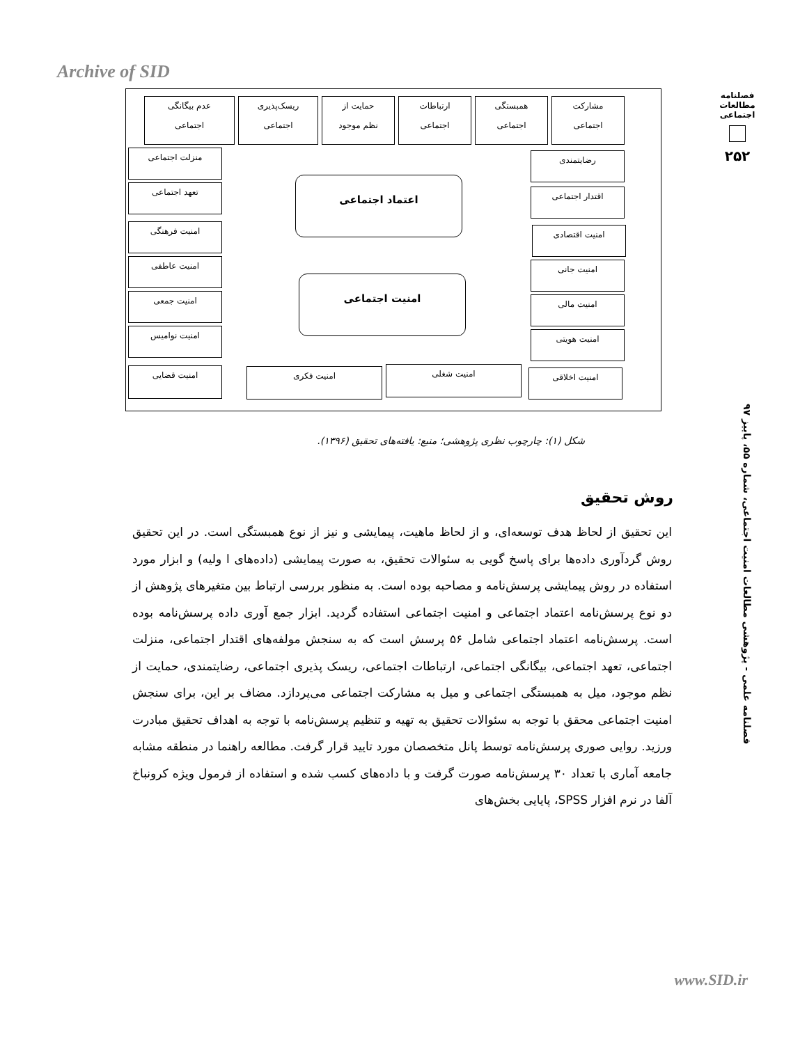Archive of SID
فصلنامه مطالعات اجتماعی
۲۵۲
مشارکت
اجتماعی
همبستگی
اجتماعی
ارتباطات
اجتماعی
حمایت از
نظم موجود
ریسک‌پذیری
اجتماعی
عدم بیگانگی
اجتماعی
رضایتمندی
اقتدار اجتماعی
منزلت اجتماعی
تعهد اجتماعی
اعتماد اجتماعی
امنیت اجتماعی
امنیت اقتصادی
امنیت جانی
امنیت مالی
امنیت هویتی
امنیت اخلاقی
امنیت فرهنگی
امنیت عاطفی
امنیت جمعی
امنیت نوامیس
امنیت قضایی امنیت شغلی امنیت فکری
شکل (۱): چارچوب نظری پژوهشی؛ منبع: یافته‌های تحقیق (۱۳۹۶).
فصلنامه علمی - پژوهشی مطالعات امنیت اجتماعی، شماره ۵۵، پاییز ۹۷
روش تحقیق
این تحقیق از لحاظ هدف توسعه‌ای، و از لحاظ ماهیت، پیمایشی و نیز از نوع همبستگی است. در این تحقیق روش گردآوری داده‌ها برای پاسخ گویی به سئوالات تحقیق، به صورت پیمایشی (داده‌های ا ولیه) و ابزار مورد استفاده در روش پیمایشی پرسش‌نامه و مصاحبه بوده است. به منظور بررسی ارتباط بین متغیرهای پژوهش از دو نوع پرسش‌نامه اعتماد اجتماعی و امنیت اجتماعی استفاده گردید. ابزار جمع آوری داده پرسش‌نامه بوده است. پرسش‌نامه اعتماد اجتماعی شامل ۵۶ پرسش است که به سنجش مولفه‌های اقتدار اجتماعی، منزلت اجتماعی، تعهد اجتماعی، بیگانگی اجتماعی، ارتباطات اجتماعی، ریسک پذیری اجتماعی، رضایتمندی، حمایت از نظم موجود، میل به همبستگی اجتماعی و میل به مشارکت اجتماعی می‌پردازد. مضاف بر این، برای سنجش امنیت اجتماعی محقق با توجه به سئوالات تحقیق به تهیه و تنظیم پرسش‌نامه با توجه به اهداف تحقیق مبادرت ورزید. روایی صوری پرسش‌نامه توسط پانل متخصصان مورد تایید قرار گرفت. مطالعه راهنما در منطقه مشابه جامعه آماری با تعداد ۳۰ پرسش‌نامه صورت گرفت و با داده‌های کسب شده و استفاده از فرمول ویژه کرونباخ آلفا در نرم افزار SPSS، پایایی بخش‌های
www.SID.ir